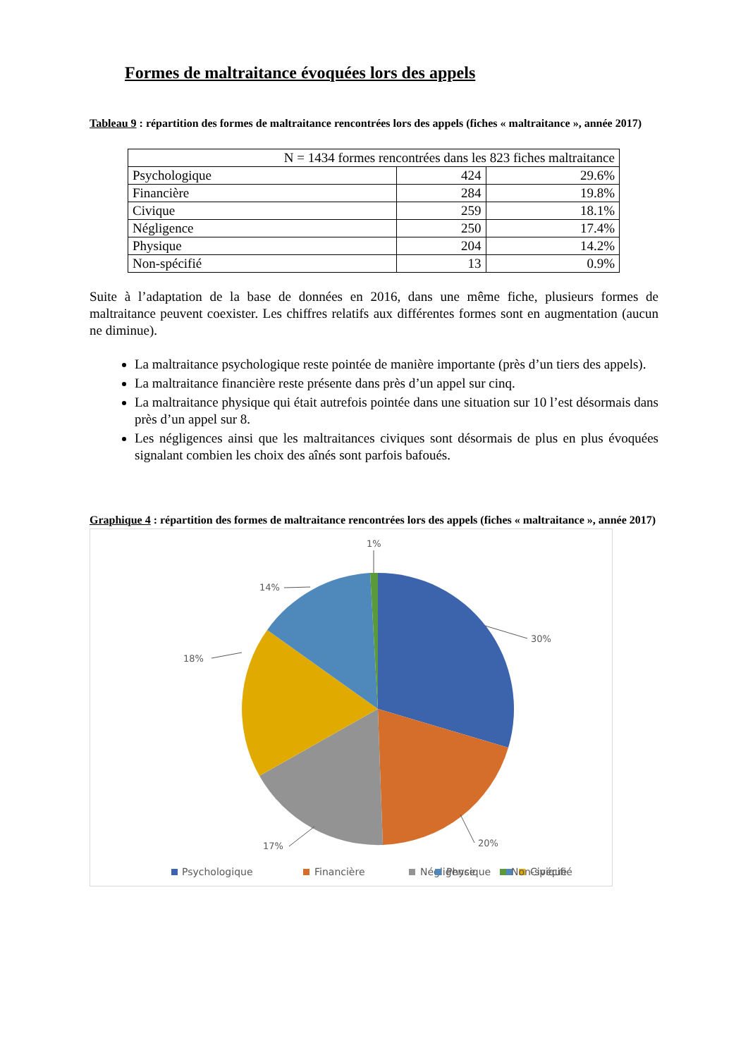Formes de maltraitance évoquées lors des appels
Tableau 9 : répartition des formes de maltraitance rencontrées lors des appels (fiches « maltraitance », année 2017)
| N = 1434 formes rencontrées dans les 823 fiches maltraitance | | |
| Psychologique | 424 | 29.6% |
| Financière | 284 | 19.8% |
| Civique | 259 | 18.1% |
| Négligence | 250 | 17.4% |
| Physique | 204 | 14.2% |
| Non-spécifié | 13 | 0.9% |
Suite à l’adaptation de la base de données en 2016, dans une même fiche, plusieurs formes de maltraitance peuvent coexister. Les chiffres relatifs aux différentes formes sont en augmentation (aucun ne diminue).
La maltraitance psychologique reste pointée de manière importante (près d’un tiers des appels).
La maltraitance financière reste présente dans près d’un appel sur cinq.
La maltraitance physique qui était autrefois pointée dans une situation sur 10 l’est désormais dans près d’un appel sur 8.
Les négligences ainsi que les maltraitances civiques sont désormais de plus en plus évoquées signalant combien les choix des aînés sont parfois bafoués.
Graphique 4 : répartition des formes de maltraitance rencontrées lors des appels (fiches « maltraitance », année 2017)
1%
30%
20%
17%
18%
14%
Psychologique
Financière
Négligence
Civique
Physique
Non-spécifié